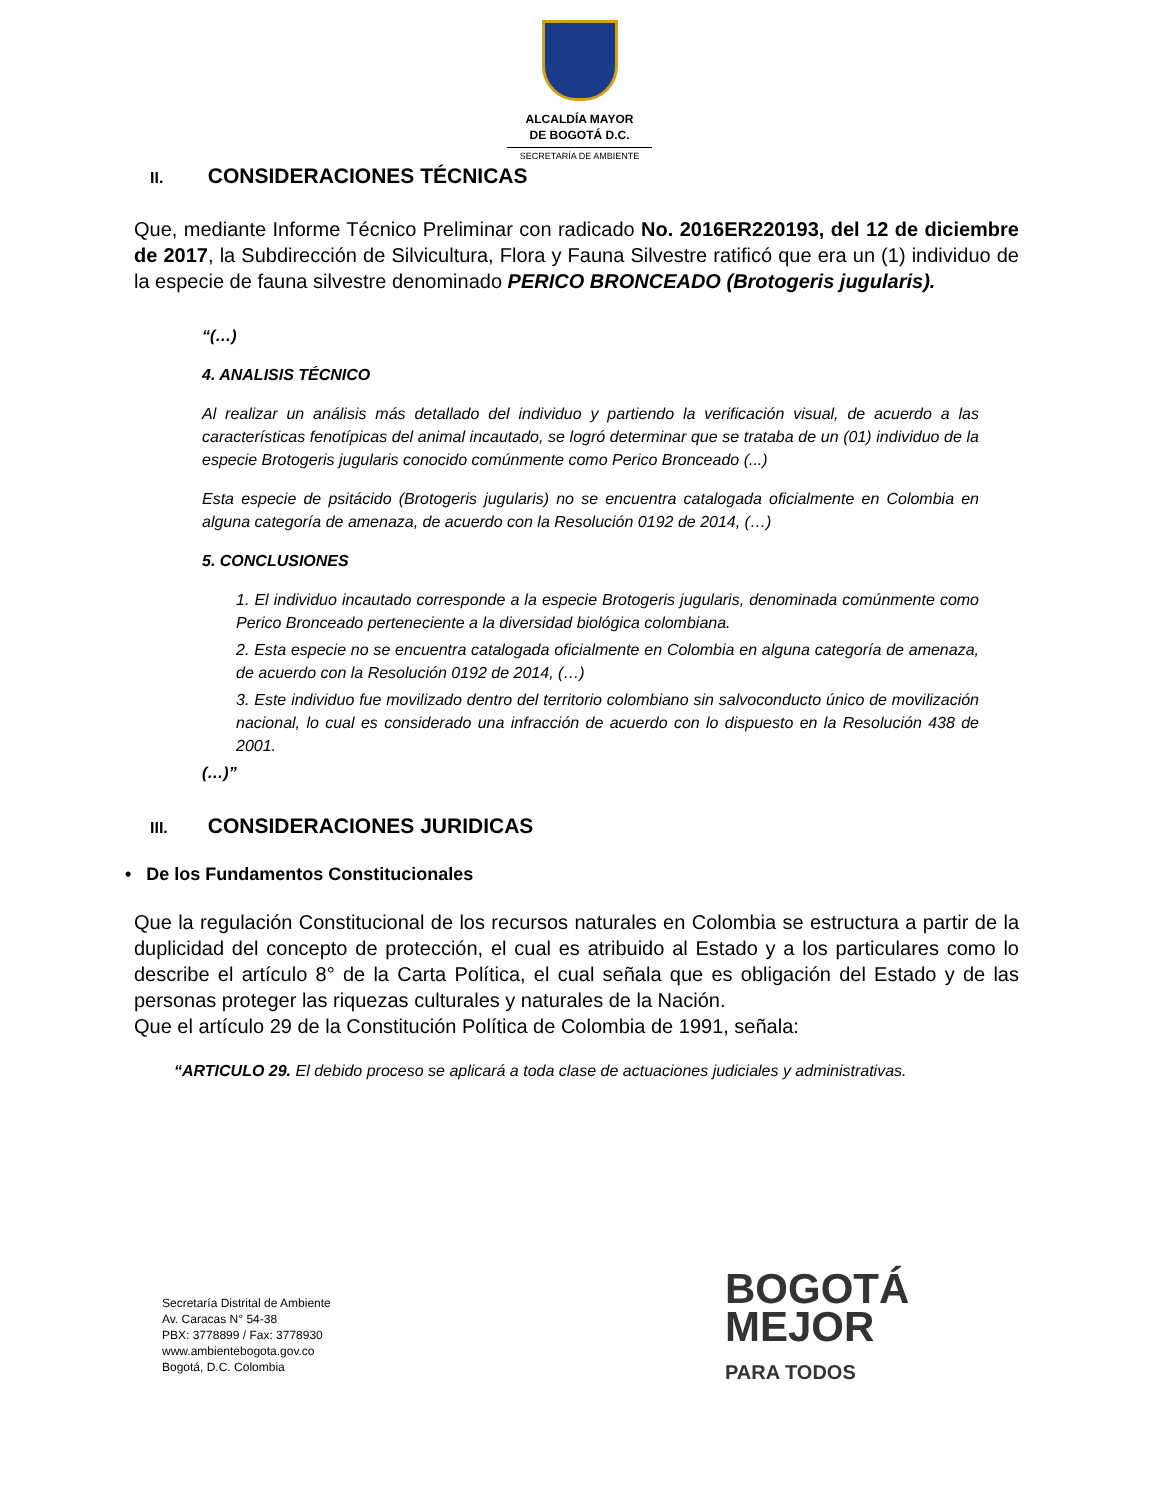ALCALDÍA MAYOR
DE BOGOTÁ D.C.
SECRETARÍA DE AMBIENTE
II. CONSIDERACIONES TÉCNICAS
Que, mediante Informe Técnico Preliminar con radicado No. 2016ER220193, del 12 de diciembre de 2017, la Subdirección de Silvicultura, Flora y Fauna Silvestre ratificó que era un (1) individuo de la especie de fauna silvestre denominado PERICO BRONCEADO (Brotogeris jugularis).
“(…)
4. ANALISIS TÉCNICO
Al realizar un análisis más detallado del individuo y partiendo la verificación visual, de acuerdo a las características fenotípicas del animal incautado, se logró determinar que se trataba de un (01) individuo de la especie Brotogeris jugularis conocido comúnmente como Perico Bronceado (...)
Esta especie de psitácido (Brotogeris jugularis) no se encuentra catalogada oficialmente en Colombia en alguna categoría de amenaza, de acuerdo con la Resolución 0192 de 2014, (…)
5. CONCLUSIONES
1. El individuo incautado corresponde a la especie Brotogeris jugularis, denominada comúnmente como Perico Bronceado perteneciente a la diversidad biológica colombiana.
2. Esta especie no se encuentra catalogada oficialmente en Colombia en alguna categoría de amenaza, de acuerdo con la Resolución 0192 de 2014, (…)
3. Este individuo fue movilizado dentro del territorio colombiano sin salvoconducto único de movilización nacional, lo cual es considerado una infracción de acuerdo con lo dispuesto en la Resolución 438 de 2001.
(…)”
III. CONSIDERACIONES JURIDICAS
• De los Fundamentos Constitucionales
Que la regulación Constitucional de los recursos naturales en Colombia se estructura a partir de la duplicidad del concepto de protección, el cual es atribuido al Estado y a los particulares como lo describe el artículo 8° de la Carta Política, el cual señala que es obligación del Estado y de las personas proteger las riquezas culturales y naturales de la Nación.
Que el artículo 29 de la Constitución Política de Colombia de 1991, señala:
“ARTICULO 29. El debido proceso se aplicará a toda clase de actuaciones judiciales y administrativas.
Secretaría Distrital de Ambiente
Av. Caracas N° 54-38
PBX: 3778899 / Fax: 3778930
www.ambientebogota.gov.co
Bogotá, D.C. Colombia
BOGOTÁ
MEJOR
PARA TODOS